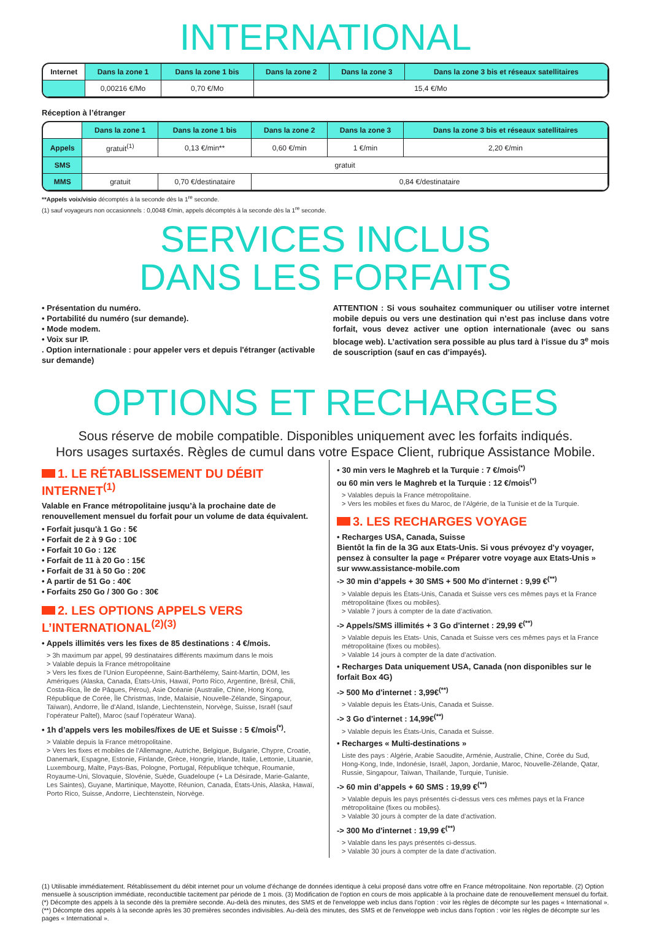INTERNATIONAL
| Internet | Dans la zone 1 | Dans la zone 1 bis | Dans la zone 2 | Dans la zone 3 | Dans la zone 3 bis et réseaux satellitaires |
| --- | --- | --- | --- | --- | --- |
| | 0,00216 €/Mo | 0,70 €/Mo | 15,4 €/Mo | | |
Réception à l’étranger
| | Dans la zone 1 | Dans la zone 1 bis | Dans la zone 2 | Dans la zone 3 | Dans la zone 3 bis et réseaux satellitaires |
| --- | --- | --- | --- | --- | --- |
| Appels | gratuit<sup>(1)</sup> | 0,13 €/min** | 0,60 €/min | 1 €/min | 2,20 €/min |
| SMS | gratuit | | | | |
| MMS | gratuit | 0,70 €/destinataire | 0,84 €/destinataire | | |
**Appels voix/visio décomptés à la seconde dès la 1<sup>re</sup> seconde.
(1) sauf voyageurs non occasionnels : 0,0048 €/min, appels décomptés à la seconde dès la 1<sup>re</sup> seconde.
SERVICES INCLUS
DANS LES FORFAITS
• Présentation du numéro.
• Portabilité du numéro (sur demande).
• Mode modem.
• Voix sur IP.
. Option internationale : pour appeler vers et depuis l'étranger (activable sur demande)
ATTENTION : Si vous souhaitez communiquer ou utiliser votre internet mobile depuis ou vers une destination qui n’est pas incluse dans votre forfait, vous devez activer une option internationale (avec ou sans blocage web). L’activation sera possible au plus tard à l’issue du 3<sup>e</sup> mois de souscription (sauf en cas d’impayés).
OPTIONS ET RECHARGES
Sous réserve de mobile compatible. Disponibles uniquement avec les forfaits indiqués.
Hors usages surtaxés. Règles de cumul dans votre Espace Client, rubrique Assistance Mobile.
1. LE RÉTABLISSEMENT DU DÉBIT INTERNET<sup>(1)</sup>
Valable en France métropolitaine jusqu’à la prochaine date de renouvellement mensuel du forfait pour un volume de data équivalent.
• Forfait jusqu'à 1 Go : 5€
• Forfait de 2 à 9 Go : 10€
• Forfait 10 Go : 12€
• Forfait de 11 à 20 Go : 15€
• Forfait de 31 à 50 Go : 20€
• A partir de 51 Go : 40€
• Forfaits 250 Go / 300 Go : 30€
2. LES OPTIONS APPELS VERS L’INTERNATIONAL<sup>(2)(3)</sup>
• Appels illimités vers les fixes de 85 destinations : 4 €/mois.
> 3h maximum par appel, 99 destinataires différents maximum dans le mois
> Valable depuis la France métropolitaine
> Vers les fixes de l’Union Européenne, Saint-Barthélemy, Saint-Martin, DOM, les Amériques (Alaska, Canada, États-Unis, Hawaï, Porto Rico, Argentine, Brésil, Chili, Costa-Rica, Île de Pâques, Pérou), Asie Océanie (Australie, Chine, Hong Kong, République de Corée, Île Christmas, Inde, Malaisie, Nouvelle-Zélande, Singapour, Taïwan), Andorre, Île d’Aland, Islande, Liechtenstein, Norvège, Suisse, Israël (sauf l’opérateur Paltel), Maroc (sauf l’opérateur Wana).
• 1h d’appels vers les mobiles/fixes de UE et Suisse : 5 €/mois<sup>(*)</sup>.
> Valable depuis la France métropolitaine.
> Vers les fixes et mobiles de l’Allemagne, Autriche, Belgique, Bulgarie, Chypre, Croatie, Danemark, Espagne, Estonie, Finlande, Grèce, Hongrie, Irlande, Italie, Lettonie, Lituanie, Luxembourg, Malte, Pays-Bas, Pologne, Portugal, République tchèque, Roumanie, Royaume-Uni, Slovaquie, Slovénie, Suède, Guadeloupe (+ La Désirade, Marie-Galante, Les Saintes), Guyane, Martinique, Mayotte, Réunion, Canada, États-Unis, Alaska, Hawaï, Porto Rico, Suisse, Andorre, Liechtenstein, Norvège.
• 30 min vers le Maghreb et la Turquie : 7 €/mois<sup>(*)</sup>
ou 60 min vers le Maghreb et la Turquie : 12 €/mois<sup>(*)</sup>
> Valables depuis la France métropolitaine.
> Vers les mobiles et fixes du Maroc, de l’Algérie, de la Tunisie et de la Turquie.
3. LES RECHARGES VOYAGE
• Recharges USA, Canada, Suisse
Bientôt la fin de la 3G aux Etats-Unis. Si vous prévoyez d'y voyager, pensez à consulter la page « Préparer votre voyage aux Etats-Unis » sur www.assistance-mobile.com
-> 30 min d’appels + 30 SMS + 500 Mo d'internet : 9,99 €<sup>(**)</sup>
> Valable depuis les États-Unis, Canada et Suisse vers ces mêmes pays et la France métropolitaine (fixes ou mobiles).
> Valable 7 jours à compter de la date d’activation.
-> Appels/SMS illimités + 3 Go d'internet : 29,99 €<sup>(**)</sup>
> Valable depuis les Etats- Unis, Canada et Suisse vers ces mêmes pays et la France métropolitaine (fixes ou mobiles).
> Valable 14 jours à compter de la date d’activation.
• Recharges Data uniquement USA, Canada (non disponibles sur le forfait Box 4G)
-> 500 Mo d'internet : 3,99€<sup>(**)</sup>
> Valable depuis les États-Unis, Canada et Suisse.
-> 3 Go d'internet : 14,99€<sup>(**)</sup>
> Valable depuis les États-Unis, Canada et Suisse.
• Recharges « Multi-destinations »
Liste des pays : Algérie, Arabie Saoudite, Arménie, Australie, Chine, Corée du Sud, Hong-Kong, Inde, Indonésie, Israël, Japon, Jordanie, Maroc, Nouvelle-Zélande, Qatar, Russie, Singapour, Taïwan, Thaïlande, Turquie, Tunisie.
-> 60 min d’appels + 60 SMS : 19,99 €<sup>(**)</sup>
> Valable depuis les pays présentés ci-dessus vers ces mêmes pays et la France métropolitaine (fixes ou mobiles).
> Valable 30 jours à compter de la date d’activation.
-> 300 Mo d'internet : 19,99 €<sup>(**)</sup>
> Valable dans les pays présentés ci-dessus.
> Valable 30 jours à compter de la date d’activation.
(1) Utilisable immédiatement. Rétablissement du débit internet pour un volume d’échange de données identique à celui proposé dans votre offre en France métropolitaine. Non reportable. (2) Option mensuelle à souscription immédiate, reconductible tacitement par période de 1 mois. (3) Modification de l’option en cours de mois applicable à la prochaine date de renouvellement mensuel du forfait. (*) Décompte des appels à la seconde dès la première seconde. Au-delà des minutes, des SMS et de l'enveloppe web inclus dans l'option : voir les règles de décompte sur les pages « International ». (**) Décompte des appels à la seconde après les 30 premières secondes indivisibles. Au-delà des minutes, des SMS et de l'enveloppe web inclus dans l'option : voir les règles de décompte sur les pages « International ».